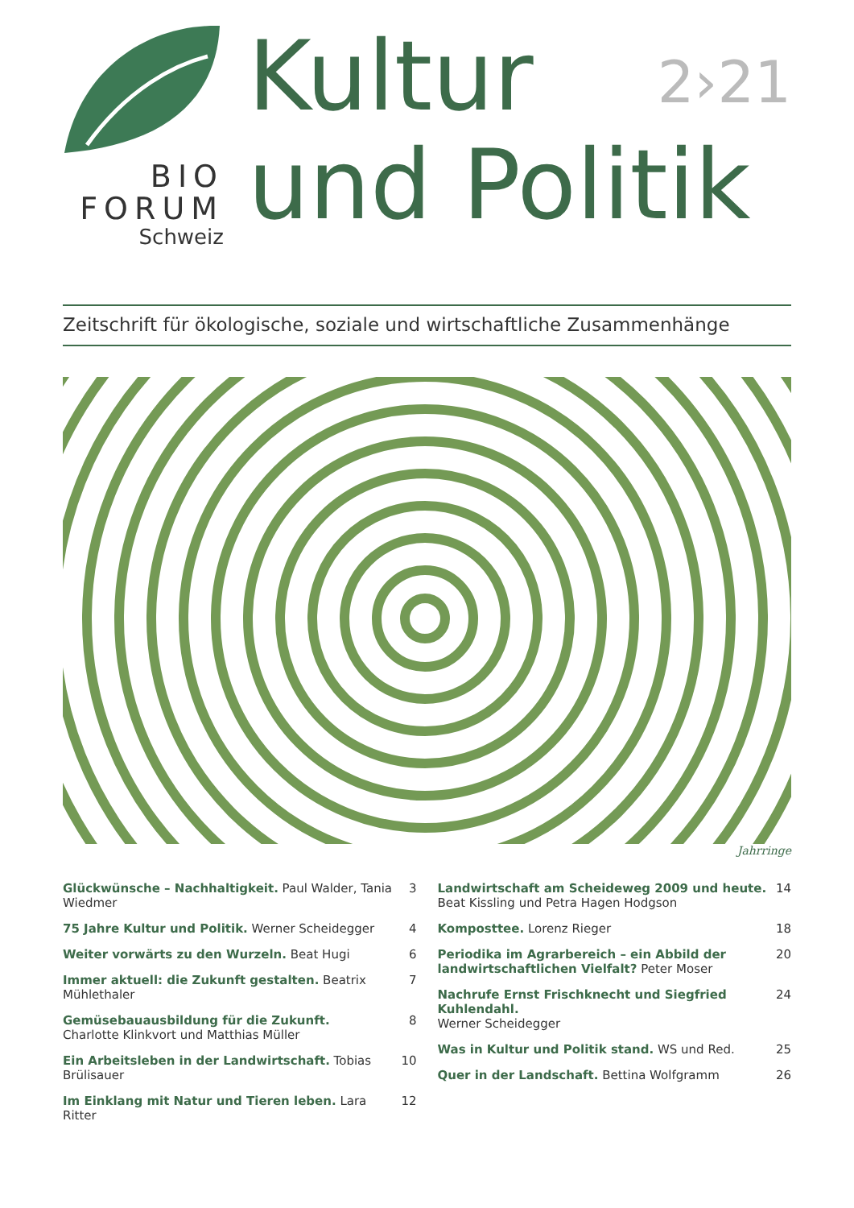BIO
FORUM
Schweiz
Kultur
und Politik
2›21
Zeitschrift für ökologische, soziale und wirtschaftliche Zusammenhänge
Jahrringe
Glückwünsche – Nachhaltigkeit. Paul Walder, Tania Wiedmer 3
75 Jahre Kultur und Politik. Werner Scheidegger 4
Weiter vorwärts zu den Wurzeln. Beat Hugi 6
Immer aktuell: die Zukunft gestalten. Beatrix Mühlethaler 7
Gemüsebauausbildung für die Zukunft.
Charlotte Klinkvort und Matthias Müller 8
Ein Arbeitsleben in der Landwirtschaft. Tobias Brülisauer 10
Im Einklang mit Natur und Tieren leben. Lara Ritter 12
Landwirtschaft am Scheideweg 2009 und heute.
Beat Kissling und Petra Hagen Hodgson 14
Komposttee. Lorenz Rieger 18
Periodika im Agrarbereich – ein Abbild der landwirtschaftlichen Vielfalt? Peter Moser 20
Nachrufe Ernst Frischknecht und Siegfried Kuhlendahl.
Werner Scheidegger 24
Was in Kultur und Politik stand. WS und Red. 25
Quer in der Landschaft. Bettina Wolfgramm 26